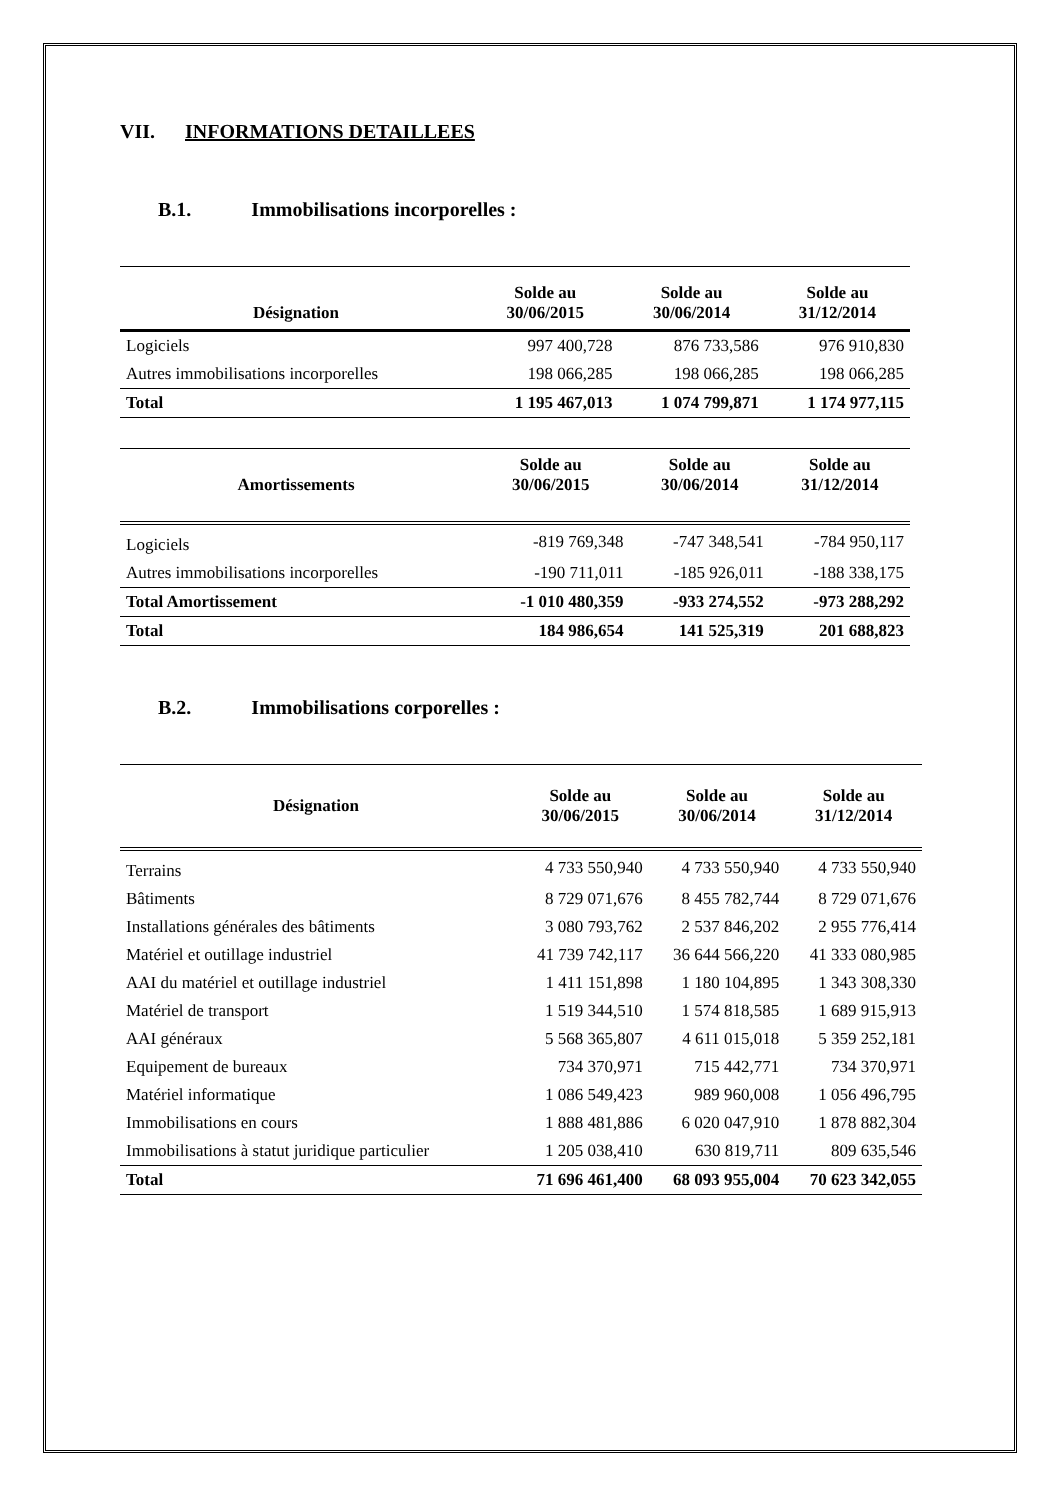VII. INFORMATIONS DETAILLEES
B.1. Immobilisations incorporelles :
| Désignation | Solde au 30/06/2015 | Solde au 30/06/2014 | Solde au 31/12/2014 |
| --- | --- | --- | --- |
| Logiciels | 997 400,728 | 876 733,586 | 976 910,830 |
| Autres immobilisations incorporelles | 198 066,285 | 198 066,285 | 198 066,285 |
| Total | 1 195 467,013 | 1 074 799,871 | 1 174 977,115 |
| Amortissements | Solde au 30/06/2015 | Solde au 30/06/2014 | Solde au 31/12/2014 |
| --- | --- | --- | --- |
| Logiciels | -819 769,348 | -747 348,541 | -784 950,117 |
| Autres immobilisations incorporelles | -190 711,011 | -185 926,011 | -188 338,175 |
| Total Amortissement | -1 010 480,359 | -933 274,552 | -973 288,292 |
| Total | 184 986,654 | 141 525,319 | 201 688,823 |
B.2. Immobilisations corporelles :
| Désignation | Solde au 30/06/2015 | Solde au 30/06/2014 | Solde au 31/12/2014 |
| --- | --- | --- | --- |
| Terrains | 4 733 550,940 | 4 733 550,940 | 4 733 550,940 |
| Bâtiments | 8 729 071,676 | 8 455 782,744 | 8 729 071,676 |
| Installations générales des bâtiments | 3 080 793,762 | 2 537 846,202 | 2 955 776,414 |
| Matériel et outillage industriel | 41 739 742,117 | 36 644 566,220 | 41 333 080,985 |
| AAI du matériel et outillage industriel | 1 411 151,898 | 1 180 104,895 | 1 343 308,330 |
| Matériel de transport | 1 519 344,510 | 1 574 818,585 | 1 689 915,913 |
| AAI généraux | 5 568 365,807 | 4 611 015,018 | 5 359 252,181 |
| Equipement de bureaux | 734 370,971 | 715 442,771 | 734 370,971 |
| Matériel informatique | 1 086 549,423 | 989 960,008 | 1 056 496,795 |
| Immobilisations en cours | 1 888 481,886 | 6 020 047,910 | 1 878 882,304 |
| Immobilisations à statut juridique particulier | 1 205 038,410 | 630 819,711 | 809 635,546 |
| Total | 71 696 461,400 | 68 093 955,004 | 70 623 342,055 |